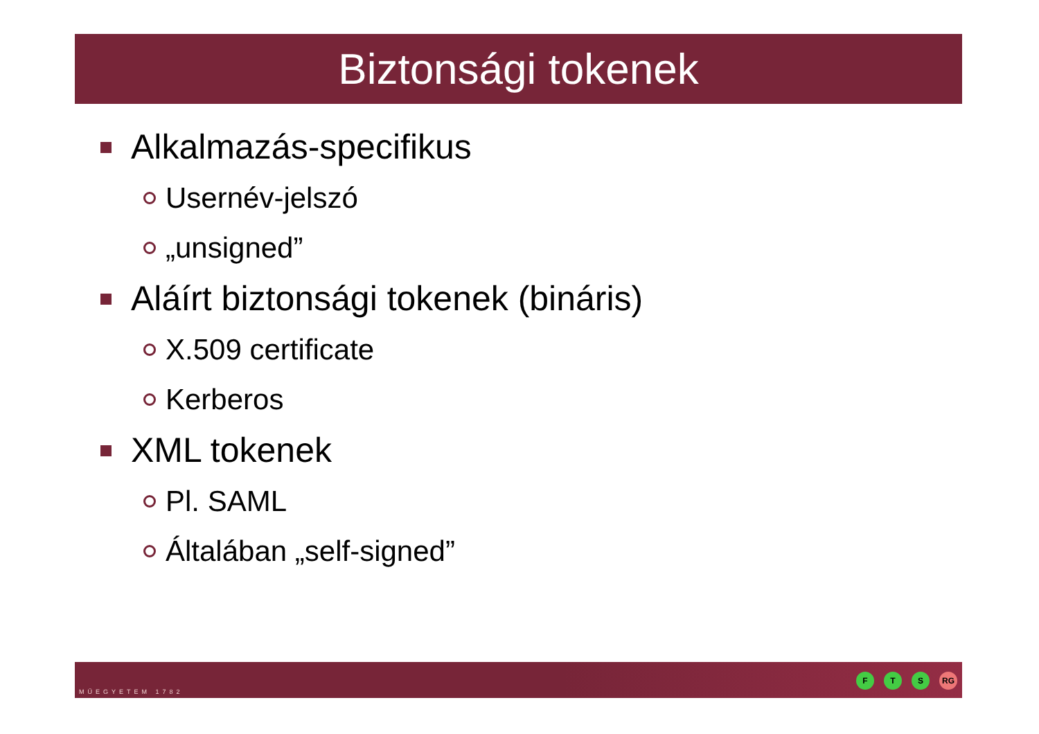Biztonsági tokenek
Alkalmazás-specifikus
Usernév-jelszó
„unsigned”
Aláírt biztonsági tokenek (bináris)
X.509 certificate
Kerberos
XML tokenek
Pl. SAML
Általában „self-signed”
MŰEGYETEM 1782
F T S RG